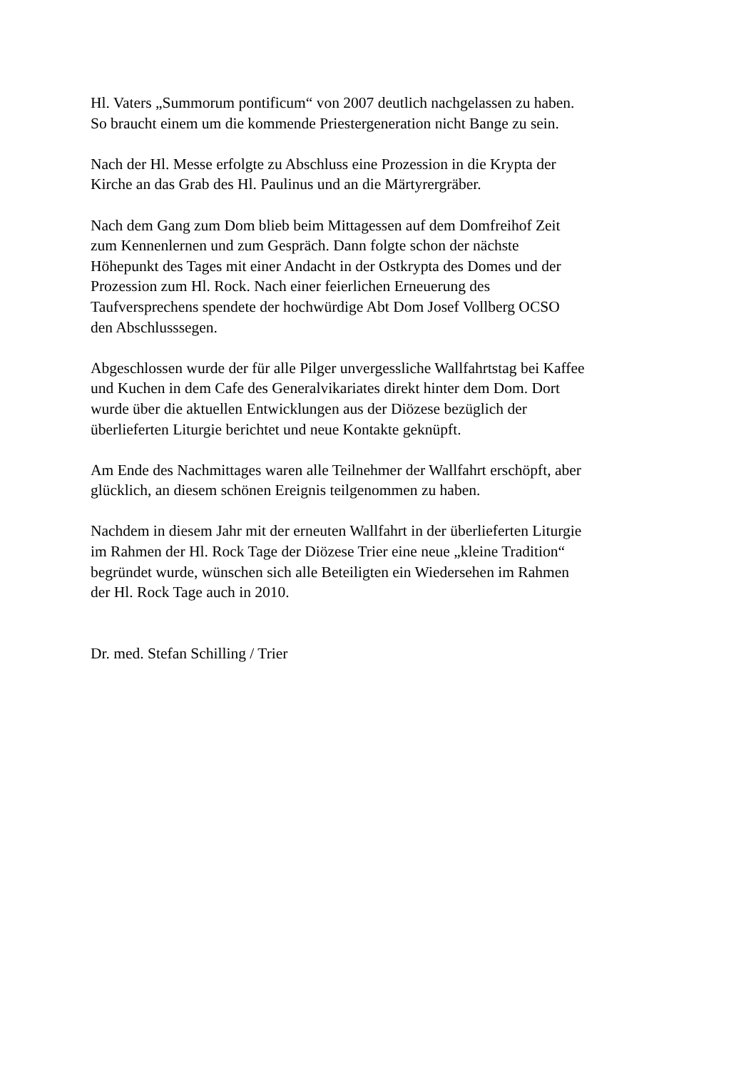Hl. Vaters „Summorum pontificum“ von 2007 deutlich nachgelassen zu haben.
So braucht einem um die kommende Priestergeneration nicht Bange zu sein.
Nach der Hl. Messe erfolgte zu Abschluss eine Prozession in die Krypta der
Kirche an das Grab des Hl. Paulinus und an die Märtyrergräber.
Nach dem Gang zum Dom blieb beim Mittagessen auf dem Domfreihof Zeit
zum Kennenlernen und zum Gespräch. Dann folgte schon der nächste
Höhepunkt des Tages mit einer Andacht in der Ostkrypta des Domes und der
Prozession zum Hl. Rock. Nach einer feierlichen Erneuerung des
Taufversprechens spendete der hochwürdige Abt Dom Josef Vollberg OCSO
den Abschlusssegen.
Abgeschlossen wurde der für alle Pilger unvergessliche Wallfahrtstag bei Kaffee
und Kuchen in dem Cafe des Generalvikariates direkt hinter dem Dom. Dort
wurde über die aktuellen Entwicklungen aus der Diözese bezüglich der
überlieferten Liturgie berichtet und neue Kontakte geknüpft.
Am Ende des Nachmittages waren alle Teilnehmer der Wallfahrt erschöpft, aber
glücklich, an diesem schönen Ereignis teilgenommen zu haben.
Nachdem in diesem Jahr mit der erneuten Wallfahrt in der überlieferten Liturgie
im Rahmen der Hl. Rock Tage der Diözese Trier eine neue „kleine Tradition“
begründet wurde, wünschen sich alle Beteiligten ein Wiedersehen im Rahmen
der Hl. Rock Tage auch in 2010.
Dr. med. Stefan Schilling / Trier